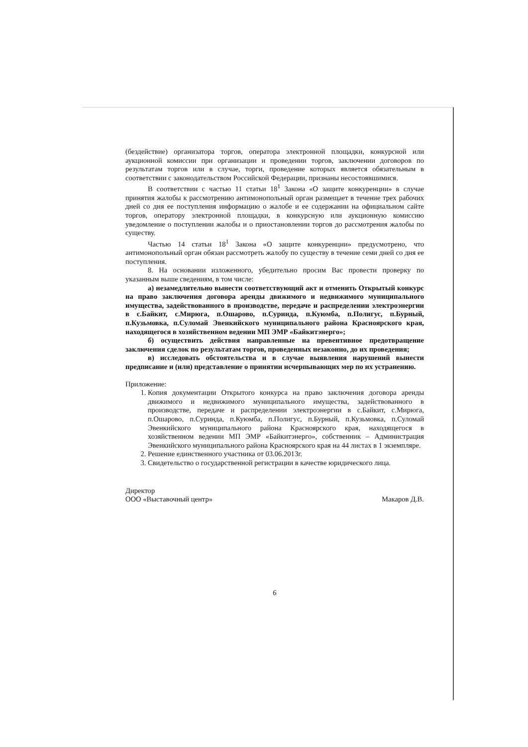(бездействие) организатора торгов, оператора электронной площадки, конкурсной или аукционной комиссии при организации и проведении торгов, заключении договоров по результатам торгов или в случае, торги, проведение которых является обязательным в соответствии с законодательством Российской Федерации, признаны несостоявшимися.
В соответствии с частью 11 статьи 18<sup>1</sup> Закона «О защите конкуренции» в случае принятия жалобы к рассмотрению антимонопольный орган размещает в течение трех рабочих дней со дня ее поступления информацию о жалобе и ее содержании на официальном сайте торгов, оператору электронной площадки, в конкурсную или аукционную комиссию уведомление о поступлении жалобы и о приостановлении торгов до рассмотрения жалобы по существу.
Частью 14 статьи 18<sup>1</sup> Закона «О защите конкуренции» предусмотрено, что антимонопольный орган обязан рассмотреть жалобу по существу в течение семи дней со дня ее поступления.
8. На основании изложенного, убедительно просим Вас провести проверку по указанным выше сведениям, в том числе:
а) незамедлительно вынести соответствующий акт и отменить Открытый конкурс на право заключения договора аренды движимого и недвижимого муниципального имущества, задействованного в производстве, передаче и распределении электроэнергии в с.Байкит, с.Мирюга, п.Ошарово, п.Суринда, п.Куюмба, п.Полигус, п.Бурный, п.Кузьмовка, п.Суломай Эвенкийского муниципального района Красноярского края, находящегося в хозяйственном ведении МП ЭМР «Байкитэнерго»;
б) осуществить действия направленные на превентивное предотвращение заключения сделок по результатам торгов, проведенных незаконно, до их проведения;
в) исследовать обстоятельства и в случае выявления нарушений вынести предписание и (или) представление о принятии исчерпывающих мер по их устранению.
Приложение:
1. Копия документации Открытого конкурса на право заключения договора аренды движимого и недвижимого муниципального имущества, задействованного в производстве, передаче и распределении электроэнергии в с.Байкит, с.Мирюга, п.Ошарово, п.Суринда, п.Куюмба, п.Полигус, п.Бурный, п.Кузьмовка, п.Суломай Эвенкийского муниципального района Красноярского края, находящегося в хозяйственном ведении МП ЭМР «Байкитэнерго», собственник – Администрация Эвенкийского муниципального района Красноярского края на 44 листах в 1 экземпляре.
2. Решение единственного участника от 03.06.2013г.
3. Свидетельство о государственной регистрации в качестве юридического лица.
Директор
ООО «Выставочный центр»
Макаров Д.В.
6